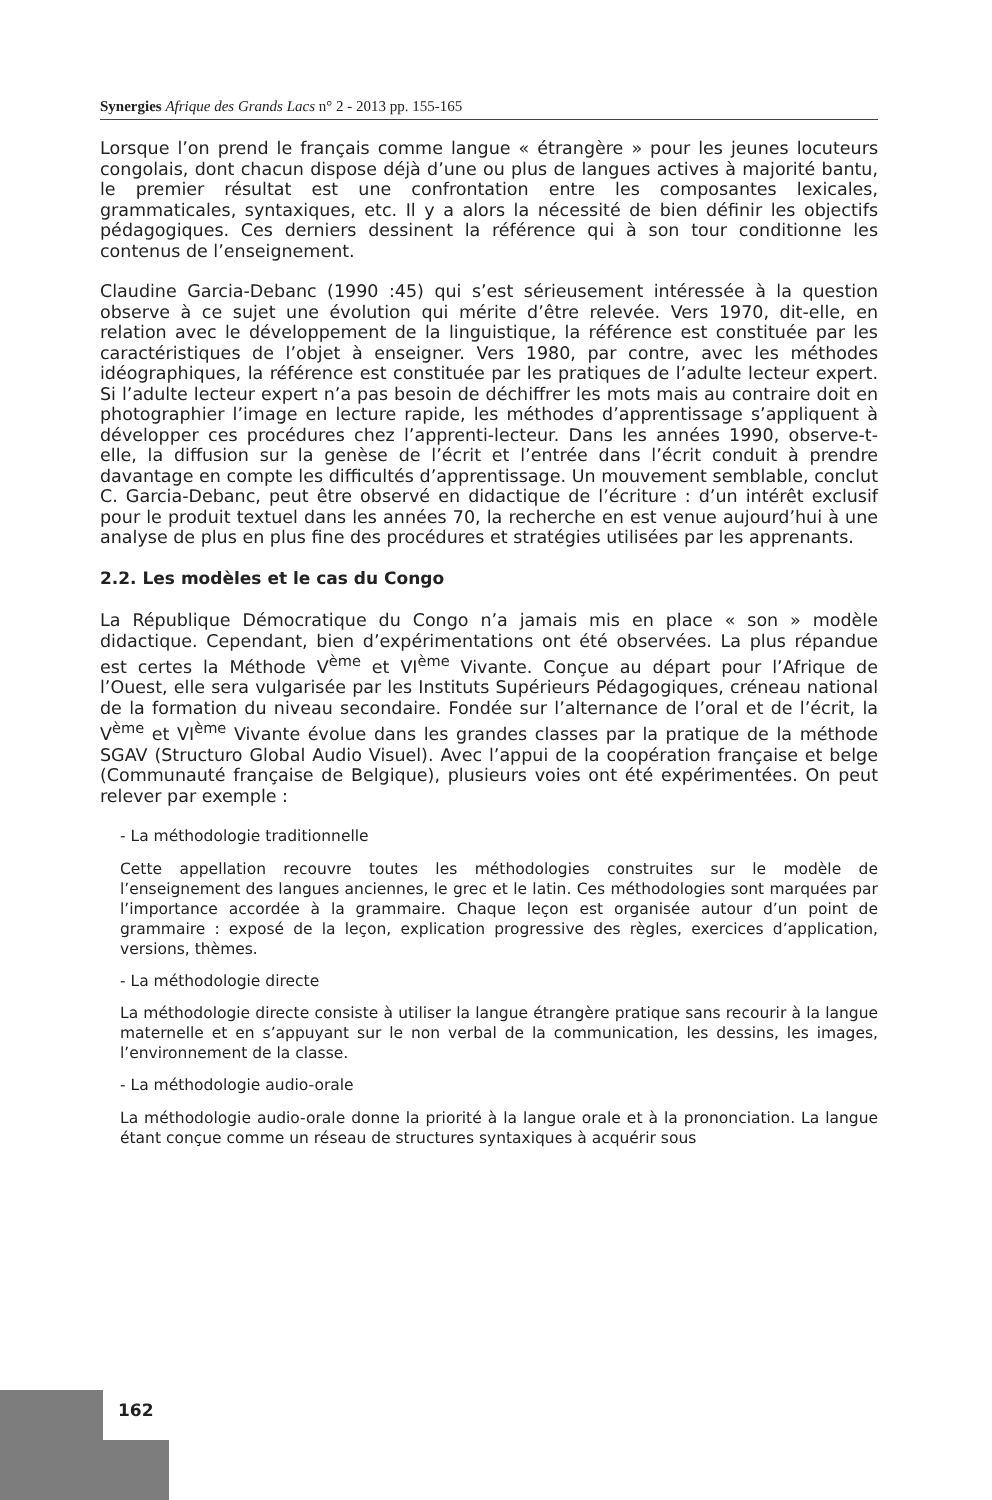Synergies Afrique des Grands Lacs n° 2 - 2013 pp. 155-165
Lorsque l’on prend le français comme langue « étrangère » pour les jeunes locuteurs congolais, dont chacun dispose déjà d’une ou plus de langues actives à majorité bantu, le premier résultat est une confrontation entre les composantes lexicales, grammaticales, syntaxiques, etc. Il y a alors la nécessité de bien définir les objectifs pédagogiques. Ces derniers dessinent la référence qui à son tour conditionne les contenus de l’enseignement.
Claudine Garcia-Debanc (1990 :45) qui s’est sérieusement intéressée à la question observe à ce sujet une évolution qui mérite d’être relevée. Vers 1970, dit-elle, en relation avec le développement de la linguistique, la référence est constituée par les caractéristiques de l’objet à enseigner. Vers 1980, par contre, avec les méthodes idéographiques, la référence est constituée par les pratiques de l’adulte lecteur expert. Si l’adulte lecteur expert n’a pas besoin de déchiffrer les mots mais au contraire doit en photographier l’image en lecture rapide, les méthodes d’apprentissage s’appliquent à développer ces procédures chez l’apprenti-lecteur. Dans les années 1990, observe-t-elle, la diffusion sur la genèse de l’écrit et l’entrée dans l’écrit conduit à prendre davantage en compte les difficultés d’apprentissage. Un mouvement semblable, conclut C. Garcia-Debanc, peut être observé en didactique de l’écriture : d’un intérêt exclusif pour le produit textuel dans les années 70, la recherche en est venue aujourd’hui à une analyse de plus en plus fine des procédures et stratégies utilisées par les apprenants.
2.2. Les modèles et le cas du Congo
La République Démocratique du Congo n’a jamais mis en place « son » modèle didactique. Cependant, bien d’expérimentations ont été observées. La plus répandue est certes la Méthode V<sup>ème</sup> et VI<sup>ème</sup> Vivante. Conçue au départ pour l’Afrique de l’Ouest, elle sera vulgarisée par les Instituts Supérieurs Pédagogiques, créneau national de la formation du niveau secondaire. Fondée sur l’alternance de l’oral et de l’écrit, la V<sup>ème</sup> et VI<sup>ème</sup> Vivante évolue dans les grandes classes par la pratique de la méthode SGAV (Structuro Global Audio Visuel). Avec l’appui de la coopération française et belge (Communauté française de Belgique), plusieurs voies ont été expérimentées. On peut relever par exemple :
- La méthodologie traditionnelle
Cette appellation recouvre toutes les méthodologies construites sur le modèle de l’enseignement des langues anciennes, le grec et le latin. Ces méthodologies sont marquées par l’importance accordée à la grammaire. Chaque leçon est organisée autour d’un point de grammaire : exposé de la leçon, explication progressive des règles, exercices d’application, versions, thèmes.
- La méthodologie directe
La méthodologie directe consiste à utiliser la langue étrangère pratique sans recourir à la langue maternelle et en s’appuyant sur le non verbal de la communication, les dessins, les images, l’environnement de la classe.
- La méthodologie audio-orale
La méthodologie audio-orale donne la priorité à la langue orale et à la prononciation. La langue étant conçue comme un réseau de structures syntaxiques à acquérir sous
162